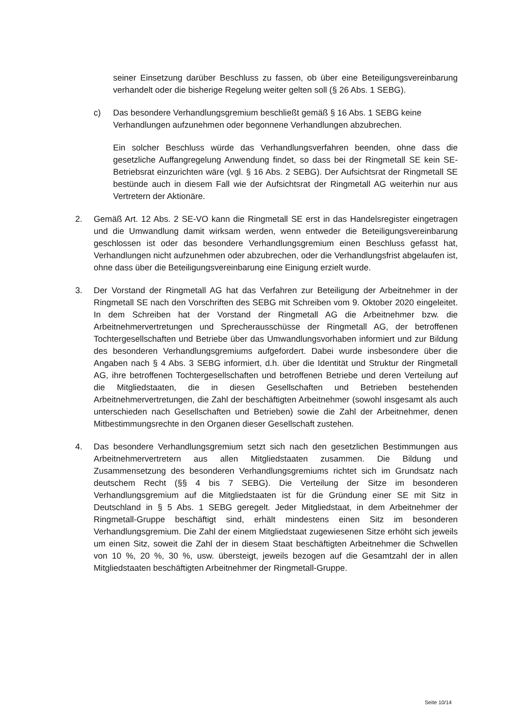seiner Einsetzung darüber Beschluss zu fassen, ob über eine Beteiligungsvereinbarung verhandelt oder die bisherige Regelung weiter gelten soll (§ 26 Abs. 1 SEBG).
c) Das besondere Verhandlungsgremium beschließt gemäß § 16 Abs. 1 SEBG keine Verhandlungen aufzunehmen oder begonnene Verhandlungen abzubrechen.
Ein solcher Beschluss würde das Verhandlungsverfahren beenden, ohne dass die gesetzliche Auffangregelung Anwendung findet, so dass bei der Ringmetall SE kein SE-Betriebsrat einzurichten wäre (vgl. § 16 Abs. 2 SEBG). Der Aufsichtsrat der Ringmetall SE bestünde auch in diesem Fall wie der Aufsichtsrat der Ringmetall AG weiterhin nur aus Vertretern der Aktionäre.
2. Gemäß Art. 12 Abs. 2 SE-VO kann die Ringmetall SE erst in das Handelsregister eingetragen und die Umwandlung damit wirksam werden, wenn entweder die Beteiligungsvereinbarung geschlossen ist oder das besondere Verhandlungsgremium einen Beschluss gefasst hat, Verhandlungen nicht aufzunehmen oder abzubrechen, oder die Verhandlungsfrist abgelaufen ist, ohne dass über die Beteiligungsvereinbarung eine Einigung erzielt wurde.
3. Der Vorstand der Ringmetall AG hat das Verfahren zur Beteiligung der Arbeitnehmer in der Ringmetall SE nach den Vorschriften des SEBG mit Schreiben vom 9. Oktober 2020 eingeleitet. In dem Schreiben hat der Vorstand der Ringmetall AG die Arbeitnehmer bzw. die Arbeitnehmervertretungen und Sprecherausschüsse der Ringmetall AG, der betroffenen Tochtergesellschaften und Betriebe über das Umwandlungsvorhaben informiert und zur Bildung des besonderen Verhandlungsgremiums aufgefordert. Dabei wurde insbesondere über die Angaben nach § 4 Abs. 3 SEBG informiert, d.h. über die Identität und Struktur der Ringmetall AG, ihre betroffenen Tochtergesellschaften und betroffenen Betriebe und deren Verteilung auf die Mitgliedstaaten, die in diesen Gesellschaften und Betrieben bestehenden Arbeitnehmervertretungen, die Zahl der beschäftigten Arbeitnehmer (sowohl insgesamt als auch unterschieden nach Gesellschaften und Betrieben) sowie die Zahl der Arbeitnehmer, denen Mitbestimmungsrechte in den Organen dieser Gesellschaft zustehen.
4. Das besondere Verhandlungsgremium setzt sich nach den gesetzlichen Bestimmungen aus Arbeitnehmervertretern aus allen Mitgliedstaaten zusammen. Die Bildung und Zusammensetzung des besonderen Verhandlungsgremiums richtet sich im Grundsatz nach deutschem Recht (§§ 4 bis 7 SEBG). Die Verteilung der Sitze im besonderen Verhandlungsgremium auf die Mitgliedstaaten ist für die Gründung einer SE mit Sitz in Deutschland in § 5 Abs. 1 SEBG geregelt. Jeder Mitgliedstaat, in dem Arbeitnehmer der Ringmetall-Gruppe beschäftigt sind, erhält mindestens einen Sitz im besonderen Verhandlungsgremium. Die Zahl der einem Mitgliedstaat zugewiesenen Sitze erhöht sich jeweils um einen Sitz, soweit die Zahl der in diesem Staat beschäftigten Arbeitnehmer die Schwellen von 10 %, 20 %, 30 %, usw. übersteigt, jeweils bezogen auf die Gesamtzahl der in allen Mitgliedstaaten beschäftigten Arbeitnehmer der Ringmetall-Gruppe.
Seite 10/14